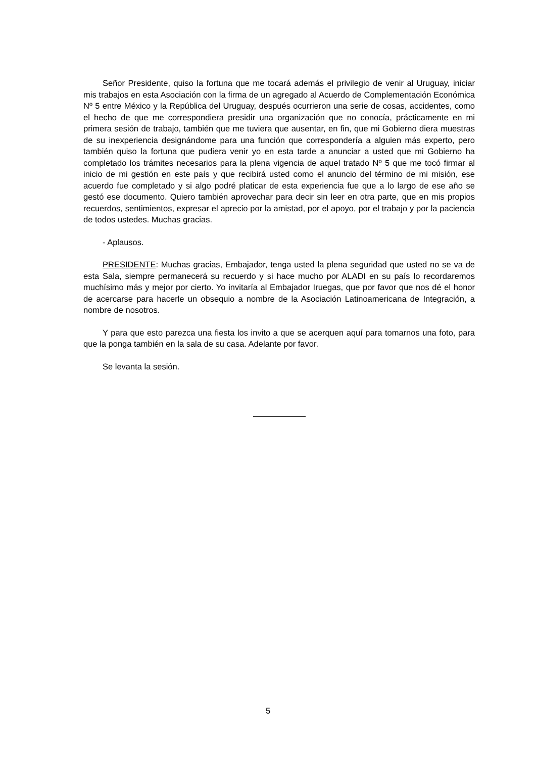Señor Presidente, quiso la fortuna que me tocará además el privilegio de venir al Uruguay, iniciar mis trabajos en esta Asociación con la firma de un agregado al Acuerdo de Complementación Económica Nº 5 entre México y la República del Uruguay, después ocurrieron una serie de cosas, accidentes, como el hecho de que me correspondiera presidir una organización que no conocía, prácticamente en mi primera sesión de trabajo, también que me tuviera que ausentar, en fin, que mi Gobierno diera muestras de su inexperiencia designándome para una función que correspondería a alguien más experto, pero también quiso la fortuna que pudiera venir yo en esta tarde a anunciar a usted que mi Gobierno ha completado los trámites necesarios para la plena vigencia de aquel tratado Nº 5 que me tocó firmar al inicio de mi gestión en este país y que recibirá usted como el anuncio del término de mi misión, ese acuerdo fue completado y si algo podré platicar de esta experiencia fue que a lo largo de ese año se gestó ese documento. Quiero también aprovechar para decir sin leer en otra parte, que en mis propios recuerdos, sentimientos, expresar el aprecio por la amistad, por el apoyo, por el trabajo y por la paciencia de todos ustedes. Muchas gracias.
- Aplausos.
PRESIDENTE: Muchas gracias, Embajador, tenga usted la plena seguridad que usted no se va de esta Sala, siempre permanecerá su recuerdo y si hace mucho por ALADI en su país lo recordaremos muchísimo más y mejor por cierto. Yo invitaría al Embajador Iruegas, que por favor que nos dé el honor de acercarse para hacerle un obsequio a nombre de la Asociación Latinoamericana de Integración, a nombre de nosotros.
Y para que esto parezca una fiesta los invito a que se acerquen aquí para tomarnos una foto, para que la ponga también en la sala de su casa. Adelante por favor.
Se levanta la sesión.
5